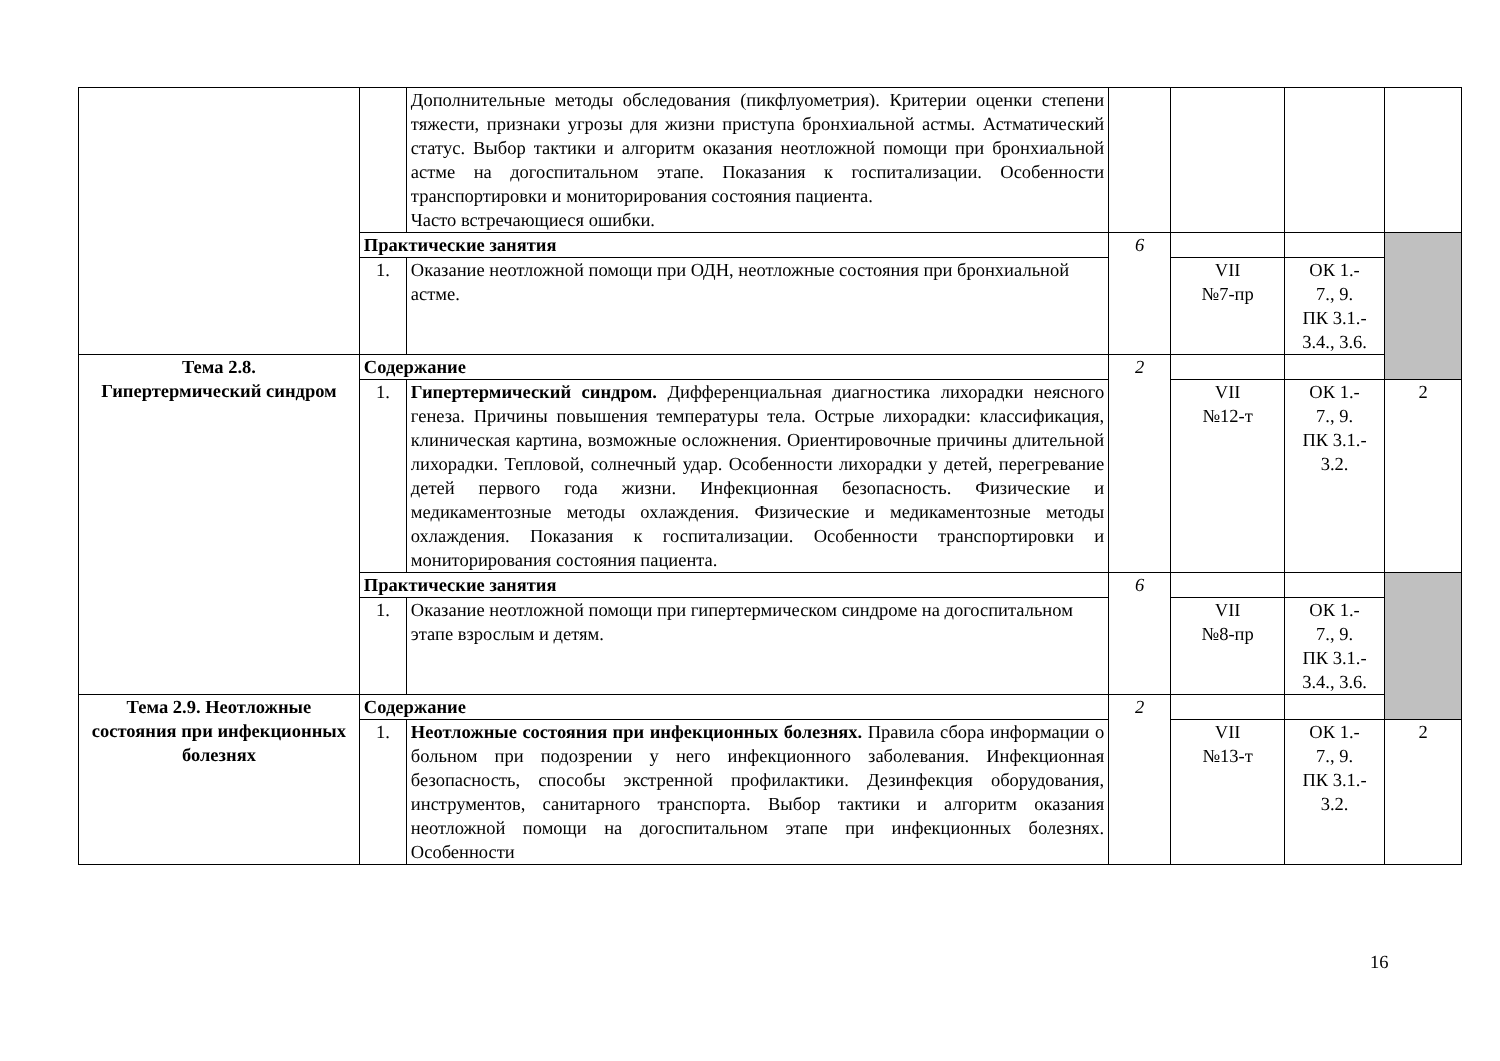| | | Дополнительные методы обследования (пикфлуометрия). Критерии оценки степени тяжести, признаки угрозы для жизни приступа бронхиальной астмы. Астматический статус. Выбор тактики и алгоритм оказания неотложной помощи при бронхиальной астме на догоспитальном этапе. Показания к госпитализации. Особенности транспортировки и мониторирования состояния пациента. Часто встречающиеся ошибки. | | | | |
| | Практические занятия | | 6 | | | |
| | 1. | Оказание неотложной помощи при ОДН, неотложные состояния при бронхиальной астме. | | VII №7-пр | ОК 1.- 7., 9. ПК 3.1.- 3.4., 3.6. | |
| Тема 2.8. Гипертермический синдром | Содержание | | 2 | | | |
| | 1. | Гипертермический синдром. Дифференциальная диагностика лихорадки неясного генеза. Причины повышения температуры тела. Острые лихорадки: классификация, клиническая картина, возможные осложнения. Ориентировочные причины длительной лихорадки. Тепловой, солнечный удар. Особенности лихорадки у детей, перегревание детей первого года жизни. Инфекционная безопасность. Физические и медикаментозные методы охлаждения. Физические и медикаментозные методы охлаждения. Показания к госпитализации. Особенности транспортировки и мониторирования состояния пациента. | | VII №12-т | ОК 1.- 7., 9. ПК 3.1.- 3.2. | 2 |
| | Практические занятия | | 6 | | | |
| | 1. | Оказание неотложной помощи при гипертермическом синдроме на догоспитальном этапе взрослым и детям. | | VII №8-пр | ОК 1.- 7., 9. ПК 3.1.- 3.4., 3.6. | |
| Тема 2.9. Неотложные состояния при инфекционных болезнях | Содержание | | 2 | | | |
| | 1. | Неотложные состояния при инфекционных болезнях. Правила сбора информации о больном при подозрении у него инфекционного заболевания. Инфекционная безопасность, способы экстренной профилактики. Дезинфекция оборудования, инструментов, санитарного транспорта. Выбор тактики и алгоритм оказания неотложной помощи на догоспитальном этапе при инфекционных болезнях. Особенности | | VII №13-т | ОК 1.- 7., 9. ПК 3.1.- 3.2. | 2 |
16